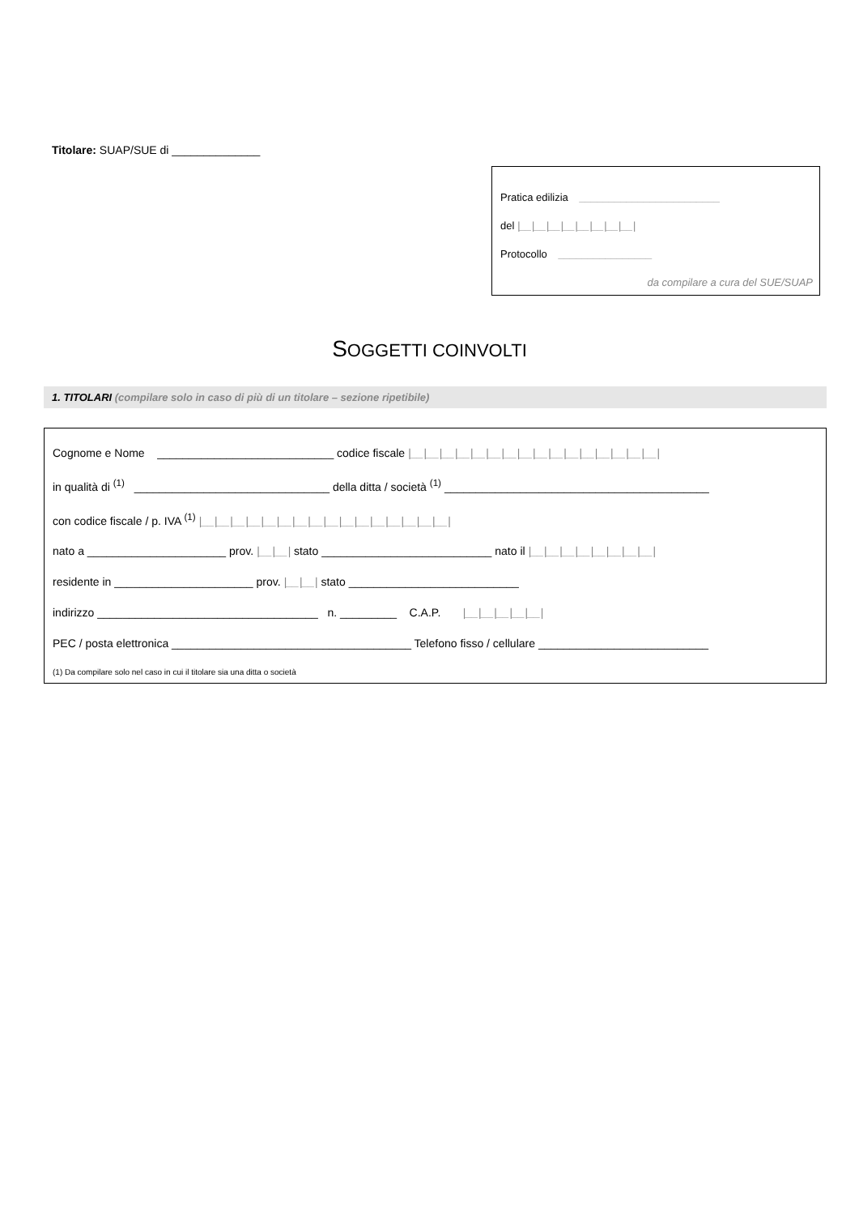Titolare: SUAP/SUE di ______________
Pratica edilizia ________________________
del |__|__|__|__|__|__|__|__|
Protocollo ________________
da compilare a cura del SUE/SUAP
SOGGETTI COINVOLTI
1. TITOLARI (compilare solo in caso di più di un titolare – sezione ripetibile)
Cognome e Nome ____________________________ codice fiscale |__|__|__|__|__|__|__|__|__|__|__|__|__|__|__|__|
in qualità di <sup>(1)</sup> _______________________________ della ditta / società <sup>(1)</sup> __________________________________________
con codice fiscale / p. IVA <sup>(1)</sup> |__|__|__|__|__|__|__|__|__|__|__|__|__|__|__|__|
nato a ______________________ prov. |__|__| stato ___________________________ nato il |__|__|__|__|__|__|__|__|
residente in ______________________ prov. |__|__| stato ___________________________
indirizzo ___________________________________ n. _________ C.A.P. |__|__|__|__|__|
PEC / posta elettronica ______________________________________ Telefono fisso / cellulare ___________________________
(1) Da compilare solo nel caso in cui il titolare sia una ditta o società